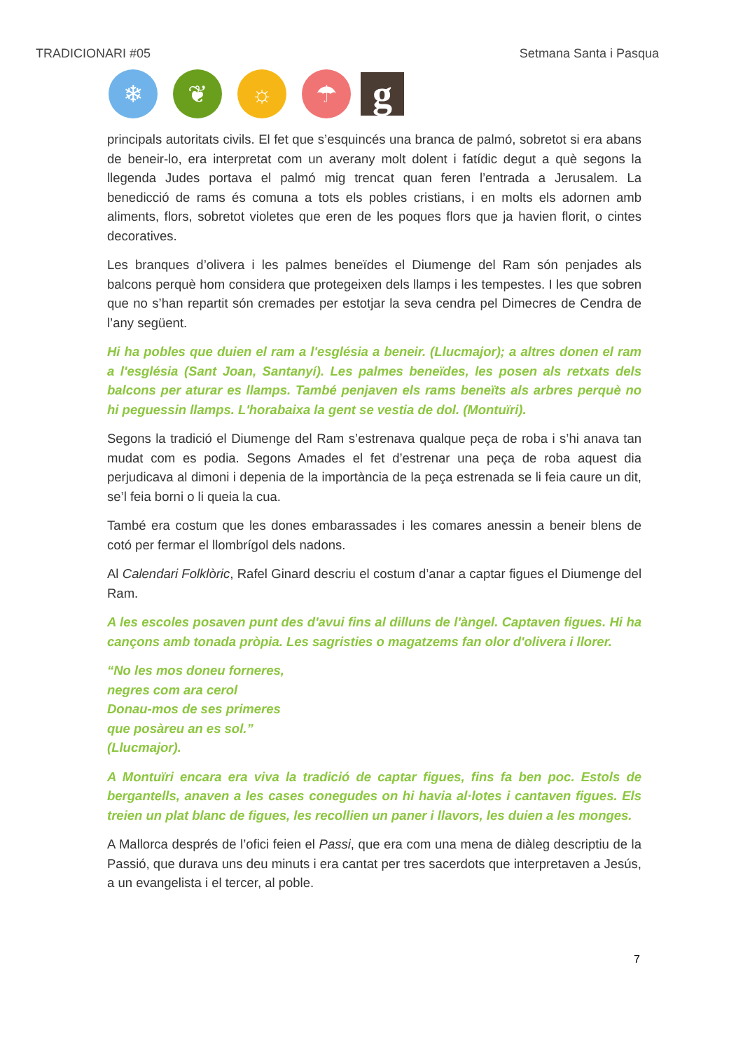TRADICIONARI #05 Setmana Santa i Pasqua
❄ ❦ ☼ ☂
g
principals autoritats civils. El fet que s’esquincés una branca de palmó, sobretot si era abans de beneir-lo, era interpretat com un averany molt dolent i fatídic degut a què segons la llegenda Judes portava el palmó mig trencat quan feren l’entrada a Jerusalem. La benedicció de rams és comuna a tots els pobles cristians, i en molts els adornen amb aliments, flors, sobretot violetes que eren de les poques flors que ja havien florit, o cintes decoratives.
Les branques d’olivera i les palmes beneïdes el Diumenge del Ram són penjades als balcons perquè hom considera que protegeixen dels llamps i les tempestes. I les que sobren que no s’han repartit són cremades per estotjar la seva cendra pel Dimecres de Cendra de l’any següent.
Hi ha pobles que duien el ram a l'església a beneir. (Llucmajor); a altres donen el ram a l'església (Sant Joan, Santanyí). Les palmes beneïdes, les posen als retxats dels balcons per aturar es llamps. També penjaven els rams beneïts als arbres perquè no hi peguessin llamps. L'horabaixa la gent se vestia de dol. (Montuïri).
Segons la tradició el Diumenge del Ram s’estrenava qualque peça de roba i s’hi anava tan mudat com es podia. Segons Amades el fet d’estrenar una peça de roba aquest dia perjudicava al dimoni i depenia de la importància de la peça estrenada se li feia caure un dit, se’l feia borni o li queia la cua.
També era costum que les dones embarassades i les comares anessin a beneir blens de cotó per fermar el llombrígol dels nadons.
Al Calendari Folklòric, Rafel Ginard descriu el costum d’anar a captar figues el Diumenge del Ram.
A les escoles posaven punt des d'avui fins al dilluns de l'àngel. Captaven figues. Hi ha cançons amb tonada pròpia. Les sagristies o magatzems fan olor d'olivera i llorer.
“No les mos doneu forneres,
negres com ara cerol
Donau-mos de ses primeres
que posàreu an es sol.”
(Llucmajor).
A Montuïri encara era viva la tradició de captar figues, fins fa ben poc. Estols de bergantells, anaven a les cases conegudes on hi havia al·lotes i cantaven figues. Els treien un plat blanc de figues, les recollien un paner i llavors, les duien a les monges.
A Mallorca després de l’ofici feien el Passi, que era com una mena de diàleg descriptiu de la Passió, que durava uns deu minuts i era cantat per tres sacerdots que interpretaven a Jesús, a un evangelista i el tercer, al poble.
7